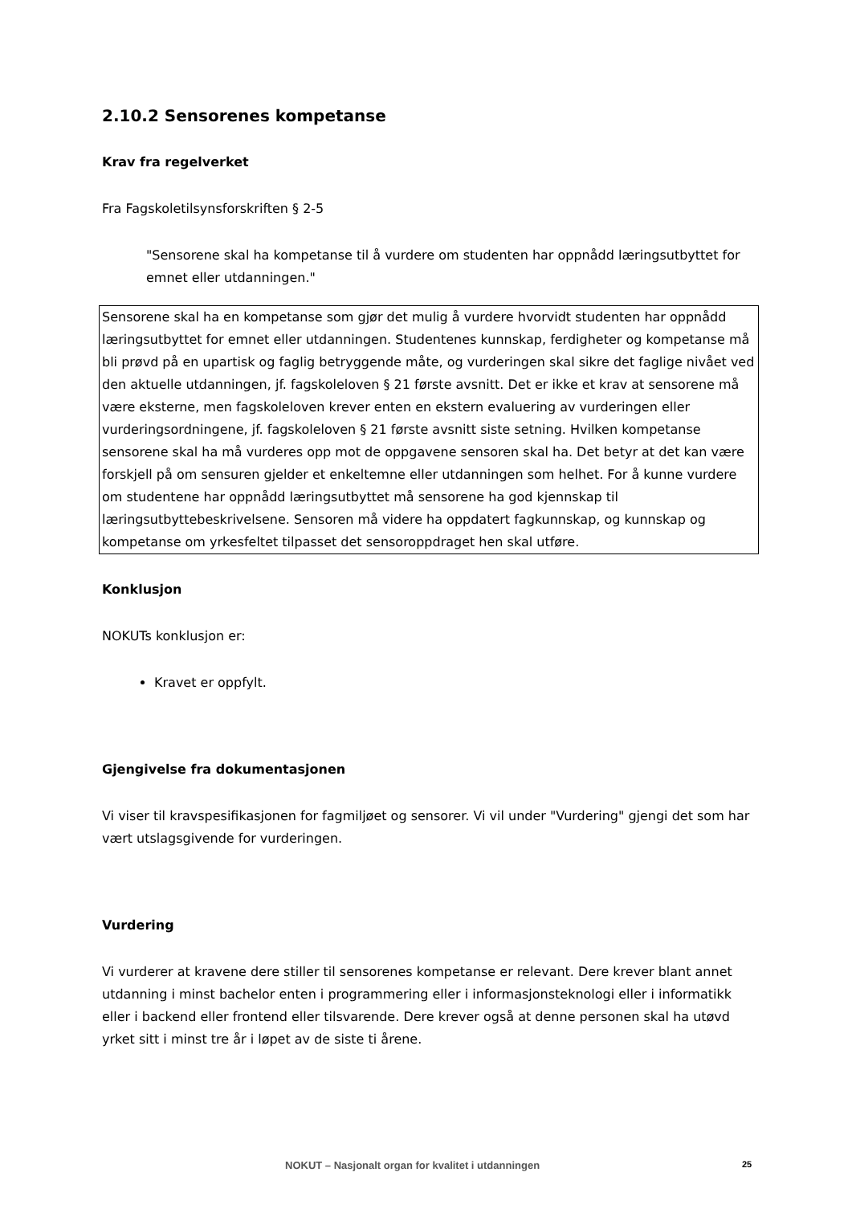2.10.2 Sensorenes kompetanse
Krav fra regelverket
Fra Fagskoletilsynsforskriften § 2-5
"Sensorene skal ha kompetanse til å vurdere om studenten har oppnådd læringsutbyttet for emnet eller utdanningen."
Sensorene skal ha en kompetanse som gjør det mulig å vurdere hvorvidt studenten har oppnådd læringsutbyttet for emnet eller utdanningen. Studentenes kunnskap, ferdigheter og kompetanse må bli prøvd på en upartisk og faglig betryggende måte, og vurderingen skal sikre det faglige nivået ved den aktuelle utdanningen, jf. fagskoleloven § 21 første avsnitt. Det er ikke et krav at sensorene må være eksterne, men fagskoleloven krever enten en ekstern evaluering av vurderingen eller vurderingsordningene, jf. fagskoleloven § 21 første avsnitt siste setning. Hvilken kompetanse sensorene skal ha må vurderes opp mot de oppgavene sensoren skal ha. Det betyr at det kan være forskjell på om sensuren gjelder et enkeltemne eller utdanningen som helhet. For å kunne vurdere om studentene har oppnådd læringsutbyttet må sensorene ha god kjennskap til læringsutbyttebeskrivelsene. Sensoren må videre ha oppdatert fagkunnskap, og kunnskap og kompetanse om yrkesfeltet tilpasset det sensoroppdraget hen skal utføre.
Konklusjon
NOKUTs konklusjon er:
Kravet er oppfylt.
Gjengivelse fra dokumentasjonen
Vi viser til kravspesifikasjonen for fagmiljøet og sensorer. Vi vil under "Vurdering" gjengi det som har vært utslagsgivende for vurderingen.
Vurdering
Vi vurderer at kravene dere stiller til sensorenes kompetanse er relevant. Dere krever blant annet utdanning i minst bachelor enten i programmering eller i informasjonsteknologi eller i informatikk eller i backend eller frontend eller tilsvarende. Dere krever også at denne personen skal ha utøvd yrket sitt i minst tre år i løpet av de siste ti årene.
NOKUT – Nasjonalt organ for kvalitet i utdanningen 25